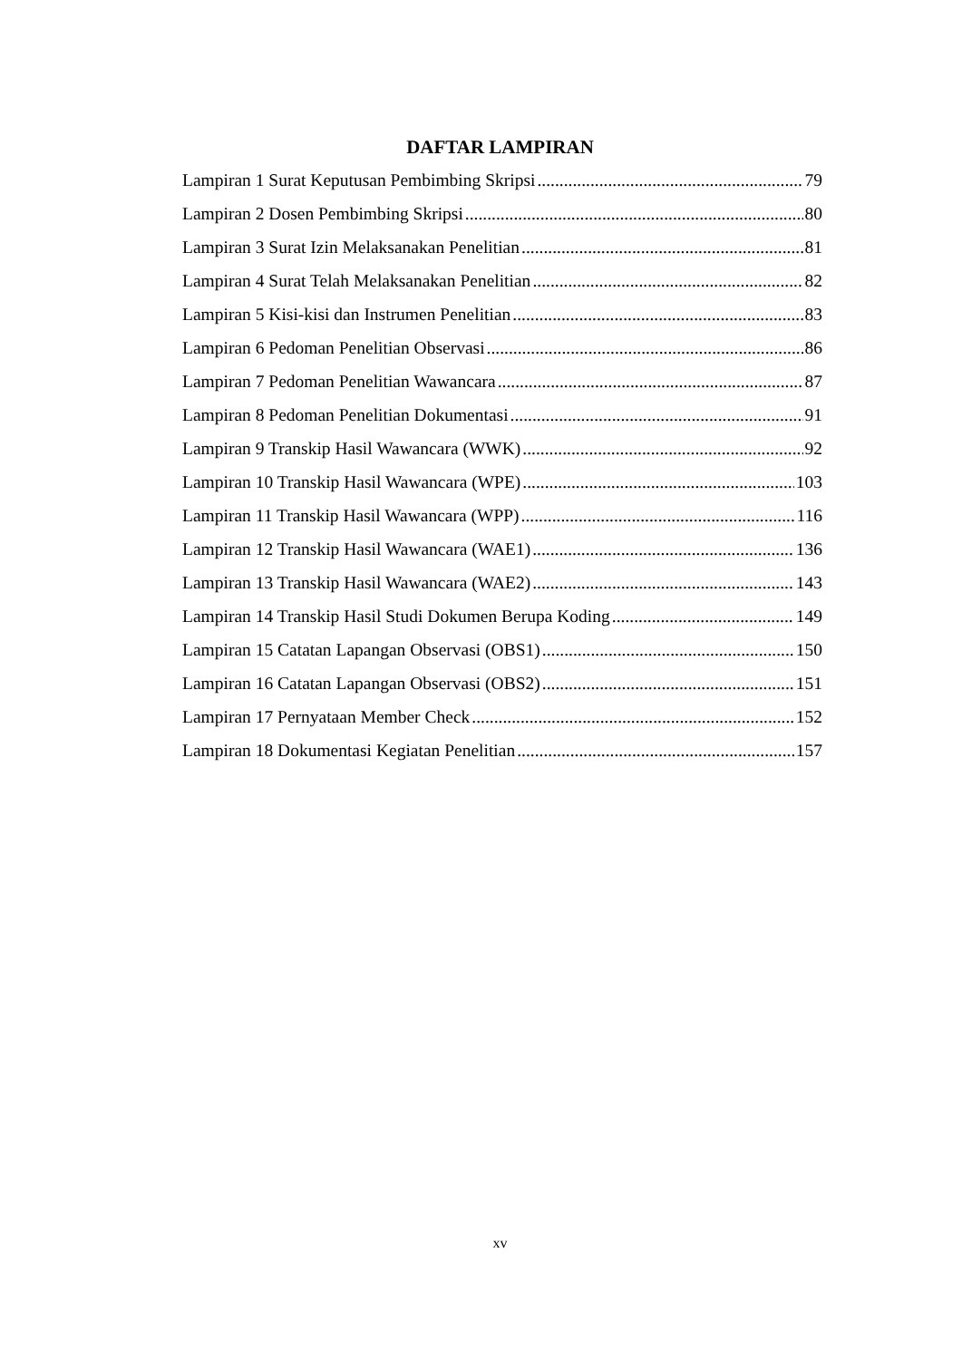DAFTAR LAMPIRAN
Lampiran 1 Surat Keputusan Pembimbing Skripsi 79
Lampiran 2 Dosen Pembimbing Skripsi 80
Lampiran 3 Surat Izin Melaksanakan Penelitian 81
Lampiran 4 Surat Telah Melaksanakan Penelitian 82
Lampiran 5 Kisi-kisi dan Instrumen Penelitian 83
Lampiran 6 Pedoman Penelitian Observasi 86
Lampiran 7 Pedoman Penelitian Wawancara 87
Lampiran 8 Pedoman Penelitian Dokumentasi 91
Lampiran 9 Transkip Hasil Wawancara (WWK) 92
Lampiran 10 Transkip Hasil Wawancara (WPE) 103
Lampiran 11 Transkip Hasil Wawancara (WPP) 116
Lampiran 12 Transkip Hasil Wawancara (WAE1) 136
Lampiran 13 Transkip Hasil Wawancara (WAE2) 143
Lampiran 14 Transkip Hasil Studi Dokumen Berupa Koding 149
Lampiran 15 Catatan Lapangan Observasi (OBS1) 150
Lampiran 16 Catatan Lapangan Observasi (OBS2) 151
Lampiran 17 Pernyataan Member Check 152
Lampiran 18 Dokumentasi Kegiatan Penelitian 157
xv